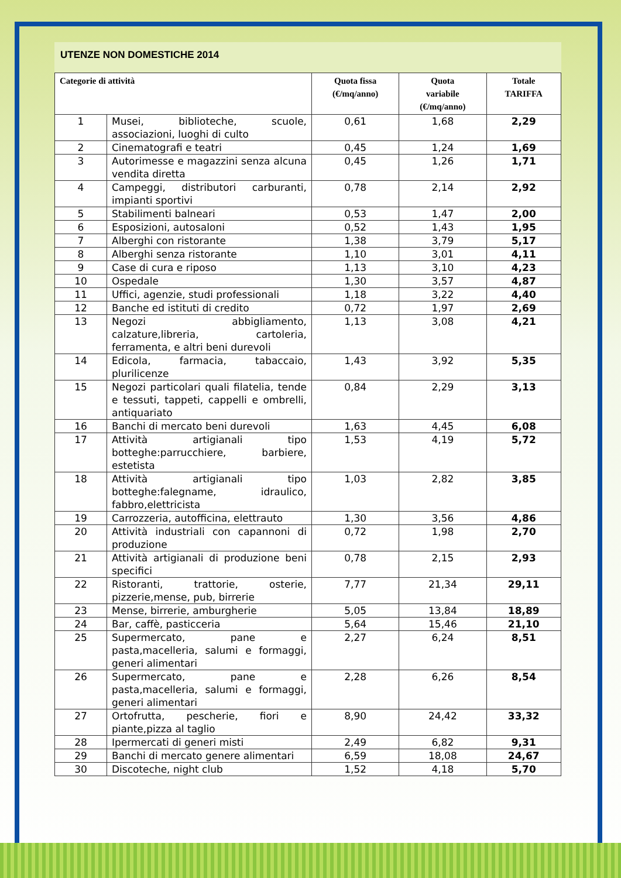UTENZE NON DOMESTICHE 2014
| Categorie di attività | | Quota fissa (€/mq/anno) | Quota variabile (€/mq/anno) | Totale TARIFFA |
| --- | --- | --- | --- | --- |
| 1 | Musei, biblioteche, scuole, associazioni, luoghi di culto | 0,61 | 1,68 | 2,29 |
| 2 | Cinematografi e teatri | 0,45 | 1,24 | 1,69 |
| 3 | Autorimesse e magazzini senza alcuna vendita diretta | 0,45 | 1,26 | 1,71 |
| 4 | Campeggi, distributori carburanti, impianti sportivi | 0,78 | 2,14 | 2,92 |
| 5 | Stabilimenti balneari | 0,53 | 1,47 | 2,00 |
| 6 | Esposizioni, autosaloni | 0,52 | 1,43 | 1,95 |
| 7 | Alberghi con ristorante | 1,38 | 3,79 | 5,17 |
| 8 | Alberghi senza ristorante | 1,10 | 3,01 | 4,11 |
| 9 | Case di cura e riposo | 1,13 | 3,10 | 4,23 |
| 10 | Ospedale | 1,30 | 3,57 | 4,87 |
| 11 | Uffici, agenzie, studi professionali | 1,18 | 3,22 | 4,40 |
| 12 | Banche ed istituti di credito | 0,72 | 1,97 | 2,69 |
| 13 | Negozi abbigliamento, calzature,libreria, cartoleria, ferramenta, e altri beni durevoli | 1,13 | 3,08 | 4,21 |
| 14 | Edicola, farmacia, tabaccaio, plurilicenze | 1,43 | 3,92 | 5,35 |
| 15 | Negozi particolari quali filatelia, tende e tessuti, tappeti, cappelli e ombrelli, antiquariato | 0,84 | 2,29 | 3,13 |
| 16 | Banchi di mercato beni durevoli | 1,63 | 4,45 | 6,08 |
| 17 | Attività artigianali tipo botteghe:parrucchiere, barbiere, estetista | 1,53 | 4,19 | 5,72 |
| 18 | Attività artigianali tipo botteghe:falegname, idraulico, fabbro,elettricista | 1,03 | 2,82 | 3,85 |
| 19 | Carrozzeria, autofficina, elettrauto | 1,30 | 3,56 | 4,86 |
| 20 | Attività industriali con capannoni di produzione | 0,72 | 1,98 | 2,70 |
| 21 | Attività artigianali di produzione beni specifici | 0,78 | 2,15 | 2,93 |
| 22 | Ristoranti, trattorie, osterie, pizzerie,mense, pub, birrerie | 7,77 | 21,34 | 29,11 |
| 23 | Mense, birrerie, amburgherie | 5,05 | 13,84 | 18,89 |
| 24 | Bar, caffè, pasticceria | 5,64 | 15,46 | 21,10 |
| 25 | Supermercato, pane e pasta,macelleria, salumi e formaggi, generi alimentari | 2,27 | 6,24 | 8,51 |
| 26 | Supermercato, pane e pasta,macelleria, salumi e formaggi, generi alimentari | 2,28 | 6,26 | 8,54 |
| 27 | Ortofrutta, pescherie, fiori e piante,pizza al taglio | 8,90 | 24,42 | 33,32 |
| 28 | Ipermercati di generi misti | 2,49 | 6,82 | 9,31 |
| 29 | Banchi di mercato genere alimentari | 6,59 | 18,08 | 24,67 |
| 30 | Discoteche, night club | 1,52 | 4,18 | 5,70 |